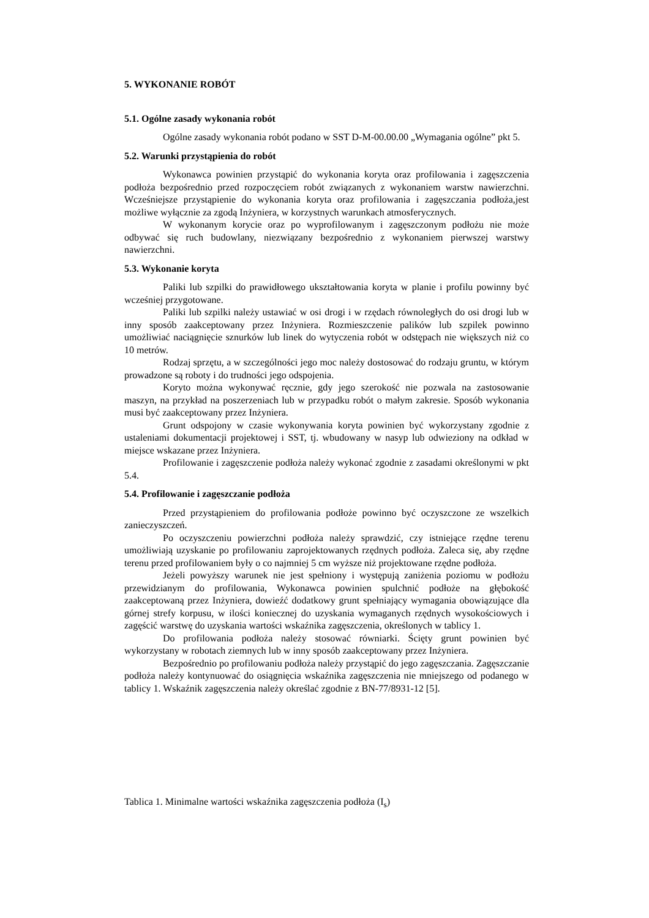5. WYKONANIE ROBÓT
5.1. Ogólne zasady wykonania robót
Ogólne zasady wykonania robót podano w SST D-M-00.00.00 „Wymagania ogólne” pkt 5.
5.2. Warunki przystąpienia do robót
Wykonawca powinien przystąpić do wykonania koryta oraz profilowania i zagęszczenia podłoża bezpośrednio przed rozpoczęciem robót związanych z wykonaniem warstw nawierzchni. Wcześniejsze przystąpienie do wykonania koryta oraz profilowania i zagęszczania podłoża,jest możliwe wyłącznie za zgodą Inżyniera, w korzystnych warunkach atmosferycznych.
W wykonanym korycie oraz po wyprofilowanym i zagęszczonym podłożu nie może odbywać się ruch budowlany, niezwiązany bezpośrednio z wykonaniem pierwszej warstwy nawierzchni.
5.3. Wykonanie koryta
Paliki lub szpilki do prawidłowego ukształtowania koryta w planie i profilu powinny być wcześniej przygotowane.
Paliki lub szpilki należy ustawiać w osi drogi i w rzędach równoległych do osi drogi lub w inny sposób zaakceptowany przez Inżyniera. Rozmieszczenie palików lub szpilek powinno umożliwiać naciągnięcie sznurków lub linek do wytyczenia robót w odstępach nie większych niż co 10 metrów.
Rodzaj sprzętu, a w szczególności jego moc należy dostosować do rodzaju gruntu, w którym prowadzone są roboty i do trudności jego odspojenia.
Koryto można wykonywać ręcznie, gdy jego szerokość nie pozwala na zastosowanie maszyn, na przykład na poszerzeniach lub w przypadku robót o małym zakresie. Sposób wykonania musi być zaakceptowany przez Inżyniera.
Grunt odspojony w czasie wykonywania koryta powinien być wykorzystany zgodnie z ustaleniami dokumentacji projektowej i SST, tj. wbudowany w nasyp lub odwieziony na odkład w miejsce wskazane przez Inżyniera.
Profilowanie i zagęszczenie podłoża należy wykonać zgodnie z zasadami określonymi w pkt 5.4.
5.4. Profilowanie i zagęszczanie podłoża
Przed przystąpieniem do profilowania podłoże powinno być oczyszczone ze wszelkich zanieczyszczeń.
Po oczyszczeniu powierzchni podłoża należy sprawdzić, czy istniejące rzędne terenu umożliwiają uzyskanie po profilowaniu zaprojektowanych rzędnych podłoża. Zaleca się, aby rzędne terenu przed profilowaniem były o co najmniej 5 cm wyższe niż projektowane rzędne podłoża.
Jeżeli powyższy warunek nie jest spełniony i występują zaniżenia poziomu w podłożu przewidzianym do profilowania, Wykonawca powinien spulchnić podłoże na głębokość zaakceptowaną przez Inżyniera, dowieźć dodatkowy grunt spełniający wymagania obowiązujące dla górnej strefy korpusu, w ilości koniecznej do uzyskania wymaganych rzędnych wysokościowych i zagęścić warstwę do uzyskania wartości wskaźnika zagęszczenia, określonych w tablicy 1.
Do profilowania podłoża należy stosować równiarki. Ścięty grunt powinien być wykorzystany w robotach ziemnych lub w inny sposób zaakceptowany przez Inżyniera.
Bezpośrednio po profilowaniu podłoża należy przystąpić do jego zagęszczania. Zagęszczanie podłoża należy kontynuować do osiągnięcia wskaźnika zagęszczenia nie mniejszego od podanego w tablicy 1. Wskaźnik zagęszczenia należy określać zgodnie z BN-77/8931-12 [5].
Tablica 1. Minimalne wartości wskaźnika zagęszczenia podłoża (I<sub>s</sub>)